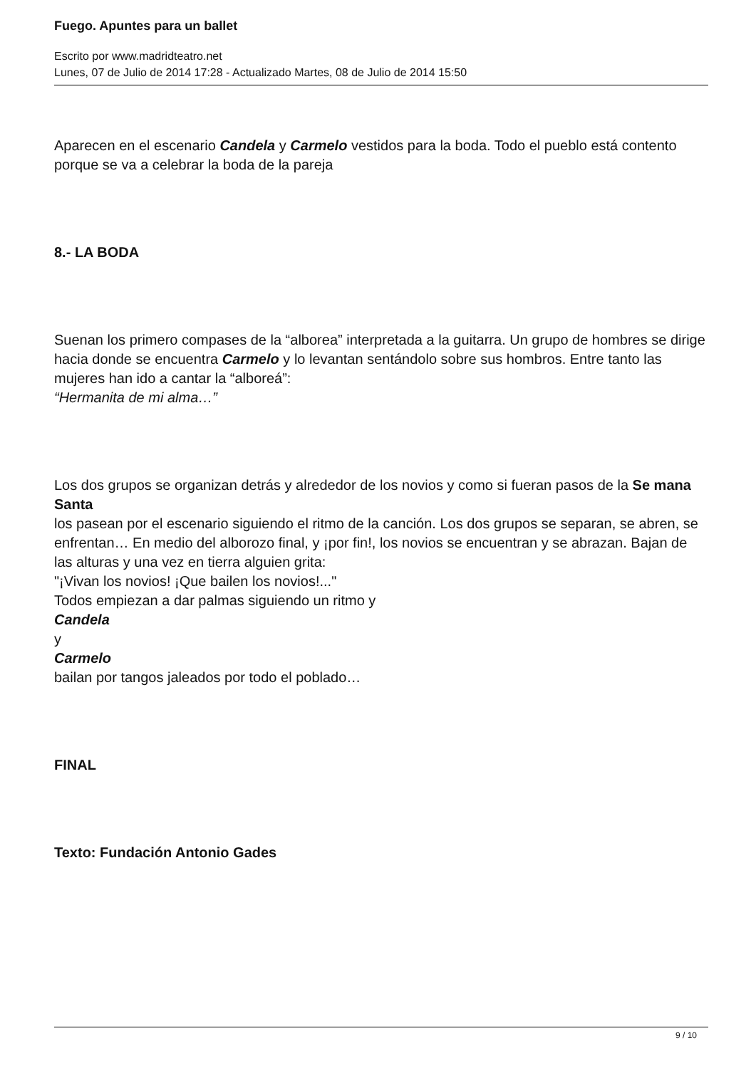Fuego. Apuntes para un ballet
Escrito por www.madridteatro.net
Lunes, 07 de Julio de 2014 17:28 - Actualizado Martes, 08 de Julio de 2014 15:50
Aparecen en el escenario Candela y Carmelo vestidos para la boda. Todo el pueblo está contento porque se va a celebrar la boda de la pareja
8.- LA BODA
Suenan los primero compases de la “alborea” interpretada a la guitarra. Un grupo de hombres se dirige hacia donde se encuentra Carmelo y lo levantan sentándolo sobre sus hombros. Entre tanto las mujeres han ido a cantar la “alboreá”:
“Hermanita de mi alma…”
Los dos grupos se organizan detrás y alrededor de los novios y como si fueran pasos de la Se mana Santa
los pasean por el escenario siguiendo el ritmo de la canción. Los dos grupos se separan, se abren, se enfrentan… En medio del alborozo final, y ¡por fin!, los novios se encuentran y se abrazan. Bajan de las alturas y una vez en tierra alguien grita:
"¡Vivan los novios! ¡Que bailen los novios!..."
Todos empiezan a dar palmas siguiendo un ritmo y
Candela
y
Carmelo
bailan por tangos jaleados por todo el poblado…
FINAL
Texto: Fundación Antonio Gades
9 / 10